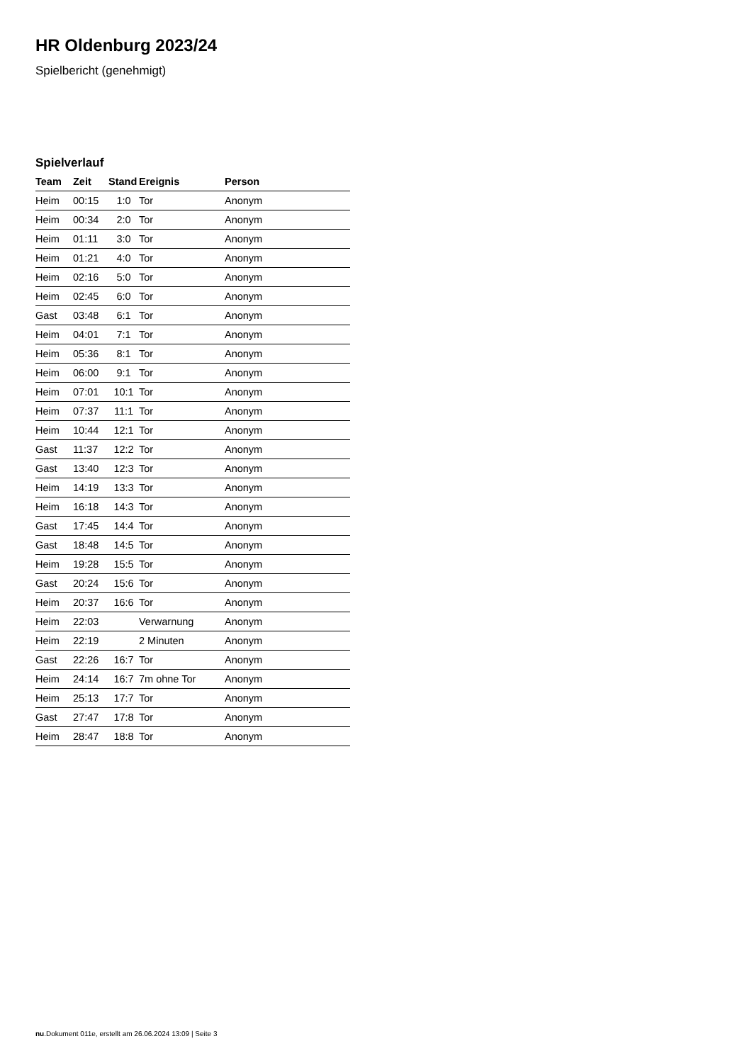HR Oldenburg 2023/24
Spielbericht (genehmigt)
Spielverlauf
| Team | Zeit | Stand | Ereignis | Person |
| --- | --- | --- | --- | --- |
| Heim | 00:15 | 1:0 | Tor | Anonym |
| Heim | 00:34 | 2:0 | Tor | Anonym |
| Heim | 01:11 | 3:0 | Tor | Anonym |
| Heim | 01:21 | 4:0 | Tor | Anonym |
| Heim | 02:16 | 5:0 | Tor | Anonym |
| Heim | 02:45 | 6:0 | Tor | Anonym |
| Gast | 03:48 | 6:1 | Tor | Anonym |
| Heim | 04:01 | 7:1 | Tor | Anonym |
| Heim | 05:36 | 8:1 | Tor | Anonym |
| Heim | 06:00 | 9:1 | Tor | Anonym |
| Heim | 07:01 | 10:1 | Tor | Anonym |
| Heim | 07:37 | 11:1 | Tor | Anonym |
| Heim | 10:44 | 12:1 | Tor | Anonym |
| Gast | 11:37 | 12:2 | Tor | Anonym |
| Gast | 13:40 | 12:3 | Tor | Anonym |
| Heim | 14:19 | 13:3 | Tor | Anonym |
| Heim | 16:18 | 14:3 | Tor | Anonym |
| Gast | 17:45 | 14:4 | Tor | Anonym |
| Gast | 18:48 | 14:5 | Tor | Anonym |
| Heim | 19:28 | 15:5 | Tor | Anonym |
| Gast | 20:24 | 15:6 | Tor | Anonym |
| Heim | 20:37 | 16:6 | Tor | Anonym |
| Heim | 22:03 | | Verwarnung | Anonym |
| Heim | 22:19 | | 2 Minuten | Anonym |
| Gast | 22:26 | 16:7 | Tor | Anonym |
| Heim | 24:14 | 16:7 | 7m ohne Tor | Anonym |
| Heim | 25:13 | 17:7 | Tor | Anonym |
| Gast | 27:47 | 17:8 | Tor | Anonym |
| Heim | 28:47 | 18:8 | Tor | Anonym |
nu.Dokument 011e, erstellt am 26.06.2024 13:09 | Seite 3